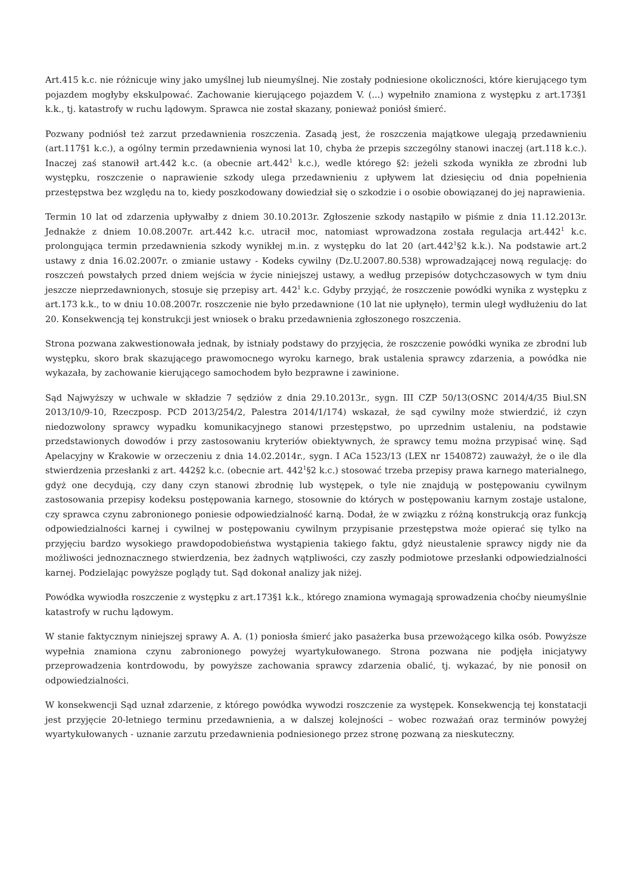Art.415 k.c. nie różnicuje winy jako umyślnej lub nieumyślnej. Nie zostały podniesione okoliczności, które kierującego tym pojazdem mogłyby ekskulpować. Zachowanie kierującego pojazdem V. (...) wypełniło znamiona z występku z art.173§1 k.k., tj. katastrofy w ruchu lądowym. Sprawca nie został skazany, ponieważ poniósł śmierć.
Pozwany podniósł też zarzut przedawnienia roszczenia. Zasadą jest, że roszczenia majątkowe ulegają przedawnieniu (art.117§1 k.c.), a ogólny termin przedawnienia wynosi lat 10, chyba że przepis szczególny stanowi inaczej (art.118 k.c.). Inaczej zaś stanowił art.442 k.c. (a obecnie art.442<sup>1</sup> k.c.), wedle którego §2: jeżeli szkoda wynikła ze zbrodni lub występku, roszczenie o naprawienie szkody ulega przedawnieniu z upływem lat dziesięciu od dnia popełnienia przestępstwa bez względu na to, kiedy poszkodowany dowiedział się o szkodzie i o osobie obowiązanej do jej naprawienia.
Termin 10 lat od zdarzenia upływałby z dniem 30.10.2013r. Zgłoszenie szkody nastąpiło w piśmie z dnia 11.12.2013r. Jednakże z dniem 10.08.2007r. art.442 k.c. utracił moc, natomiast wprowadzona została regulacja art.442<sup>1</sup> k.c. prolongująca termin przedawnienia szkody wynikłej m.in. z występku do lat 20 (art.442<sup>1</sup>§2 k.k.). Na podstawie art.2 ustawy z dnia 16.02.2007r. o zmianie ustawy - Kodeks cywilny (Dz.U.2007.80.538) wprowadzającej nową regulację: do roszczeń powstałych przed dniem wejścia w życie niniejszej ustawy, a według przepisów dotychczasowych w tym dniu jeszcze nieprzedawnionych, stosuje się przepisy art. 442<sup>1</sup> k.c. Gdyby przyjąć, że roszczenie powódki wynika z występku z art.173 k.k., to w dniu 10.08.2007r. roszczenie nie było przedawnione (10 lat nie upłynęło), termin uległ wydłużeniu do lat 20. Konsekwencją tej konstrukcji jest wniosek o braku przedawnienia zgłoszonego roszczenia.
Strona pozwana zakwestionowała jednak, by istniały podstawy do przyjęcia, że roszczenie powódki wynika ze zbrodni lub występku, skoro brak skazującego prawomocnego wyroku karnego, brak ustalenia sprawcy zdarzenia, a powódka nie wykazała, by zachowanie kierującego samochodem było bezprawne i zawinione.
Sąd Najwyższy w uchwale w składzie 7 sędziów z dnia 29.10.2013r., sygn. III CZP 50/13(OSNC 2014/4/35 Biul.SN 2013/10/9-10, Rzeczposp. PCD 2013/254/2, Palestra 2014/1/174) wskazał, że sąd cywilny może stwierdzić, iż czyn niedozwolony sprawcy wypadku komunikacyjnego stanowi przestępstwo, po uprzednim ustaleniu, na podstawie przedstawionych dowodów i przy zastosowaniu kryteriów obiektywnych, że sprawcy temu można przypisać winę. Sąd Apelacyjny w Krakowie w orzeczeniu z dnia 14.02.2014r., sygn. I ACa 1523/13 (LEX nr 1540872) zauważył, że o ile dla stwierdzenia przesłanki z art. 442§2 k.c. (obecnie art. 442<sup>1</sup>§2 k.c.) stosować trzeba przepisy prawa karnego materialnego, gdyż one decydują, czy dany czyn stanowi zbrodnię lub występek, o tyle nie znajdują w postępowaniu cywilnym zastosowania przepisy kodeksu postępowania karnego, stosownie do których w postępowaniu karnym zostaje ustalone, czy sprawca czynu zabronionego poniesie odpowiedzialność karną. Dodał, że w związku z różną konstrukcją oraz funkcją odpowiedzialności karnej i cywilnej w postępowaniu cywilnym przypisanie przestępstwa może opierać się tylko na przyjęciu bardzo wysokiego prawdopodobieństwa wystąpienia takiego faktu, gdyż nieustalenie sprawcy nigdy nie da możliwości jednoznacznego stwierdzenia, bez żadnych wątpliwości, czy zaszły podmiotowe przesłanki odpowiedzialności karnej. Podzielając powyższe poglądy tut. Sąd dokonał analizy jak niżej.
Powódka wywiodła roszczenie z występku z art.173§1 k.k., którego znamiona wymagają sprowadzenia choćby nieumyślnie katastrofy w ruchu lądowym.
W stanie faktycznym niniejszej sprawy A. A. (1) poniosła śmierć jako pasażerka busa przewożącego kilka osób. Powyższe wypełnia znamiona czynu zabronionego powyżej wyartykułowanego. Strona pozwana nie podjęła inicjatywy przeprowadzenia kontrdowodu, by powyższe zachowania sprawcy zdarzenia obalić, tj. wykazać, by nie ponosił on odpowiedzialności.
W konsekwencji Sąd uznał zdarzenie, z którego powódka wywodzi roszczenie za występek. Konsekwencją tej konstatacji jest przyjęcie 20-letniego terminu przedawnienia, a w dalszej kolejności – wobec rozważań oraz terminów powyżej wyartykułowanych - uznanie zarzutu przedawnienia podniesionego przez stronę pozwaną za nieskuteczny.